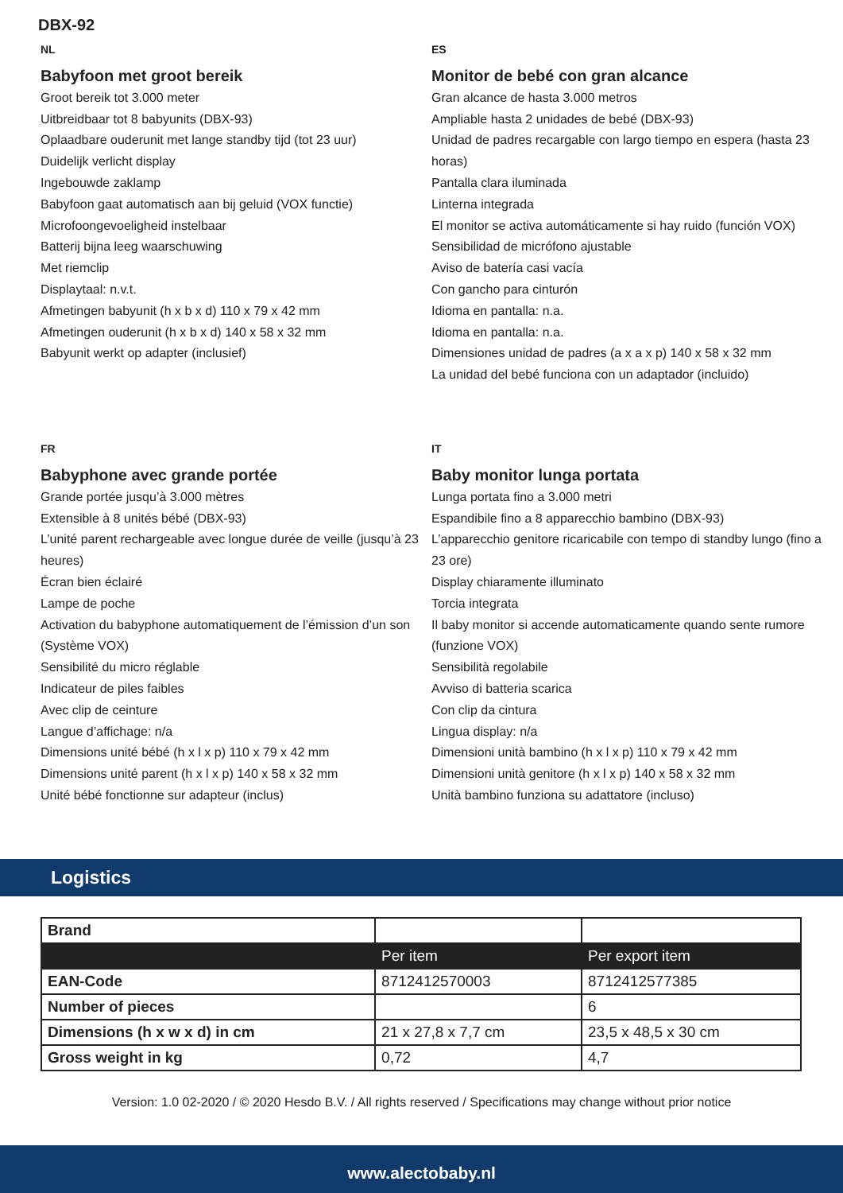DBX-92
NL
Babyfoon met groot bereik
Groot bereik tot 3.000 meter
Uitbreidbaar tot 8 babyunits (DBX-93)
Oplaadbare ouderunit met lange standby tijd (tot 23 uur)
Duidelijk verlicht display
Ingebouwde zaklamp
Babyfoon gaat automatisch aan bij geluid (VOX functie)
Microfoongevoeligheid instelbaar
Batterij bijna leeg waarschuwing
Met riemclip
Displaytaal: n.v.t.
Afmetingen babyunit (h x b x d) 110 x 79 x 42 mm
Afmetingen ouderunit (h x b x d) 140 x 58 x 32 mm
Babyunit werkt op adapter (inclusief)
ES
Monitor de bebé con gran alcance
Gran alcance de hasta 3.000 metros
Ampliable hasta 2 unidades de bebé (DBX-93)
Unidad de padres recargable con largo tiempo en espera (hasta 23 horas)
Pantalla clara iluminada
Linterna integrada
El monitor se activa automáticamente si hay ruido (función VOX)
Sensibilidad de micrófono ajustable
Aviso de batería casi vacía
Con gancho para cinturón
Idioma en pantalla: n.a.
Idioma en pantalla: n.a.
Dimensiones unidad de padres (a x a x p) 140 x 58 x 32 mm
La unidad del bebé funciona con un adaptador (incluido)
FR
Babyphone avec grande portée
Grande portée jusqu’à 3.000 mètres
Extensible à 8 unités bébé (DBX-93)
L’unité parent rechargeable avec longue durée de veille (jusqu’à 23 heures)
Écran bien éclairé
Lampe de poche
Activation du babyphone automatiquement de l’émission d’un son (Système VOX)
Sensibilité du micro réglable
Indicateur de piles faibles
Avec clip de ceinture
Langue d’affichage: n/a
Dimensions unité bébé (h x l x p) 110 x 79 x 42 mm
Dimensions unité parent (h x l x p) 140 x 58 x 32 mm
Unité bébé fonctionne sur adapteur (inclus)
IT
Baby monitor lunga portata
Lunga portata fino a 3.000 metri
Espandibile fino a 8 apparecchio bambino (DBX-93)
L’apparecchio genitore ricaricabile con tempo di standby lungo (fino a 23 ore)
Display chiaramente illuminato
Torcia integrata
Il baby monitor si accende automaticamente quando sente rumore (funzione VOX)
Sensibilità regolabile
Avviso di batteria scarica
Con clip da cintura
Lingua display: n/a
Dimensioni unità bambino (h x l x p) 110 x 79 x 42 mm
Dimensioni unità genitore (h x l x p) 140 x 58 x 32 mm
Unità bambino funziona su adattatore (incluso)
Logistics
| Brand | | |
| | Per item | Per export item |
| EAN-Code | 8712412570003 | 8712412577385 |
| Number of pieces | | 6 |
| Dimensions (h x w x d) in cm | 21 x 27,8 x 7,7 cm | 23,5 x 48,5 x 30 cm |
| Gross weight in kg | 0,72 | 4,7 |
Version: 1.0 02-2020 / © 2020 Hesdo B.V. / All rights reserved / Specifications may change without prior notice
www.alectobaby.nl